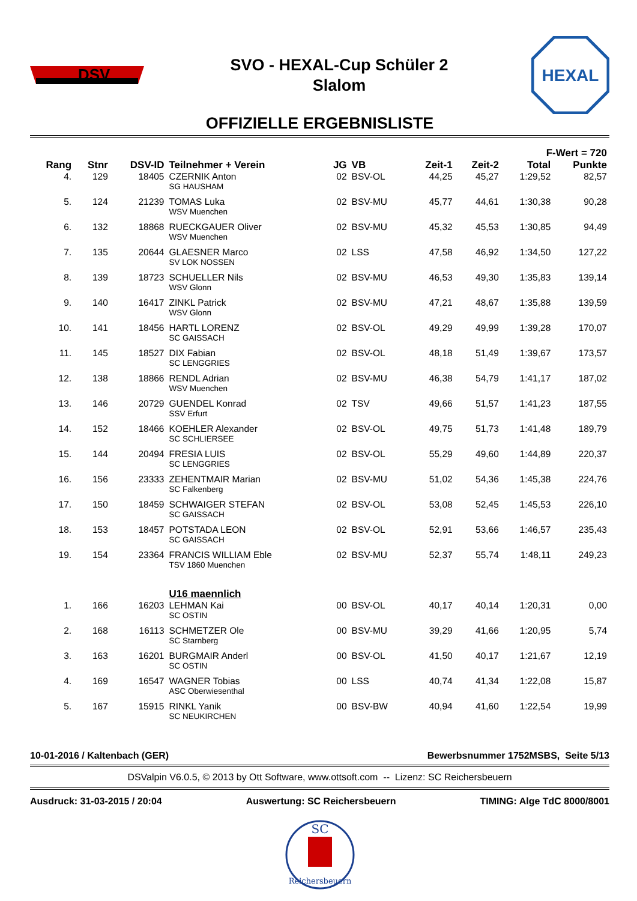DSV
SVO - HEXAL-Cup Schüler 2
Slalom
HEXAL
OFFIZIELLE ERGEBNISLISTE
| | | | | | | | | F-Wert = 720 | |
| --- | --- | --- | --- | --- | --- | --- | --- | --- | --- |
| Rang | Stnr | DSV-ID | Teilnehmer + Verein | JG | VB | Zeit-1 | Zeit-2 | Total | Punkte |
| 4. | 129 | 18405 | CZERNIK Anton SG HAUSHAM | 02 | BSV-OL | 44,25 | 45,27 | 1:29,52 | 82,57 |
| 5. | 124 | 21239 | TOMAS Luka WSV Muenchen | 02 | BSV-MU | 45,77 | 44,61 | 1:30,38 | 90,28 |
| 6. | 132 | 18868 | RUECKGAUER Oliver WSV Muenchen | 02 | BSV-MU | 45,32 | 45,53 | 1:30,85 | 94,49 |
| 7. | 135 | 20644 | GLAESNER Marco SV LOK NOSSEN | 02 | LSS | 47,58 | 46,92 | 1:34,50 | 127,22 |
| 8. | 139 | 18723 | SCHUELLER Nils WSV Glonn | 02 | BSV-MU | 46,53 | 49,30 | 1:35,83 | 139,14 |
| 9. | 140 | 16417 | ZINKL Patrick WSV Glonn | 02 | BSV-MU | 47,21 | 48,67 | 1:35,88 | 139,59 |
| 10. | 141 | 18456 | HARTL LORENZ SC GAISSACH | 02 | BSV-OL | 49,29 | 49,99 | 1:39,28 | 170,07 |
| 11. | 145 | 18527 | DIX Fabian SC LENGGRIES | 02 | BSV-OL | 48,18 | 51,49 | 1:39,67 | 173,57 |
| 12. | 138 | 18866 | RENDL Adrian WSV Muenchen | 02 | BSV-MU | 46,38 | 54,79 | 1:41,17 | 187,02 |
| 13. | 146 | 20729 | GUENDEL Konrad SSV Erfurt | 02 | TSV | 49,66 | 51,57 | 1:41,23 | 187,55 |
| 14. | 152 | 18466 | KOEHLER Alexander SC SCHLIERSEE | 02 | BSV-OL | 49,75 | 51,73 | 1:41,48 | 189,79 |
| 15. | 144 | 20494 | FRESIA LUIS SC LENGGRIES | 02 | BSV-OL | 55,29 | 49,60 | 1:44,89 | 220,37 |
| 16. | 156 | 23333 | ZEHENTMAIR Marian SC Falkenberg | 02 | BSV-MU | 51,02 | 54,36 | 1:45,38 | 224,76 |
| 17. | 150 | 18459 | SCHWAIGER STEFAN SC GAISSACH | 02 | BSV-OL | 53,08 | 52,45 | 1:45,53 | 226,10 |
| 18. | 153 | 18457 | POTSTADA LEON SC GAISSACH | 02 | BSV-OL | 52,91 | 53,66 | 1:46,57 | 235,43 |
| 19. | 154 | 23364 | FRANCIS WILLIAM Eble TSV 1860 Muenchen | 02 | BSV-MU | 52,37 | 55,74 | 1:48,11 | 249,23 |
| | | | U16 maennlich | | | | | | |
| 1. | 166 | 16203 | LEHMAN Kai SC OSTIN | 00 | BSV-OL | 40,17 | 40,14 | 1:20,31 | 0,00 |
| 2. | 168 | 16113 | SCHMETZER Ole SC Starnberg | 00 | BSV-MU | 39,29 | 41,66 | 1:20,95 | 5,74 |
| 3. | 163 | 16201 | BURGMAIR Anderl SC OSTIN | 00 | BSV-OL | 41,50 | 40,17 | 1:21,67 | 12,19 |
| 4. | 169 | 16547 | WAGNER Tobias ASC Oberwiesenthal | 00 | LSS | 40,74 | 41,34 | 1:22,08 | 15,87 |
| 5. | 167 | 15915 | RINKL Yanik SC NEUKIRCHEN | 00 | BSV-BW | 40,94 | 41,60 | 1:22,54 | 19,99 |
10-01-2016 / Kaltenbach (GER) Bewerbsnummer 1752MSBS, Seite 5/13
DSValpin V6.0.5, © 2013 by Ott Software, www.ottsoft.com -- Lizenz: SC Reichersbeuern
Ausdruck: 31-03-2015 / 20:04 Auswertung: SC Reichersbeuern TIMING: Alge TdC 8000/8001
SC
Reichersbeuern